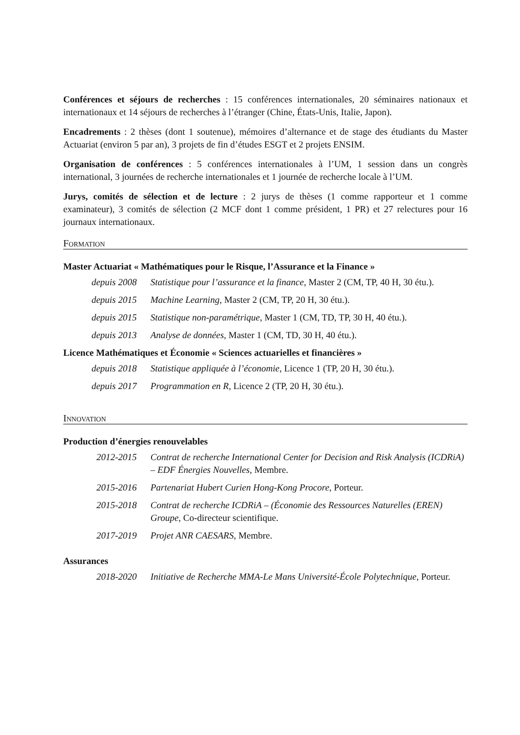Conférences et séjours de recherches : 15 conférences internationales, 20 séminaires nationaux et internationaux et 14 séjours de recherches à l’étranger (Chine, États-Unis, Italie, Japon).
Encadrements : 2 thèses (dont 1 soutenue), mémoires d’alternance et de stage des étudiants du Master Actuariat (environ 5 par an), 3 projets de fin d’études ESGT et 2 projets ENSIM.
Organisation de conférences : 5 conférences internationales à l’UM, 1 session dans un congrès international, 3 journées de recherche internationales et 1 journée de recherche locale à l’UM.
Jurys, comités de sélection et de lecture : 2 jurys de thèses (1 comme rapporteur et 1 comme examinateur), 3 comités de sélection (2 MCF dont 1 comme président, 1 PR) et 27 relectures pour 16 journaux internationaux.
Formation
Master Actuariat « Mathématiques pour le Risque, l’Assurance et la Finance »
depuis 2008 Statistique pour l’assurance et la finance, Master 2 (CM, TP, 40 H, 30 étu.).
depuis 2015 Machine Learning, Master 2 (CM, TP, 20 H, 30 étu.).
depuis 2015 Statistique non-paramétrique, Master 1 (CM, TD, TP, 30 H, 40 étu.).
depuis 2013 Analyse de données, Master 1 (CM, TD, 30 H, 40 étu.).
Licence Mathématiques et Économie « Sciences actuarielles et financières »
depuis 2018 Statistique appliquée à l’économie, Licence 1 (TP, 20 H, 30 étu.).
depuis 2017 Programmation en R, Licence 2 (TP, 20 H, 30 étu.).
Innovation
Production d’énergies renouvelables
2012-2015 Contrat de recherche International Center for Decision and Risk Analysis (ICDRiA) – EDF Énergies Nouvelles, Membre.
2015-2016 Partenariat Hubert Curien Hong-Kong Procore, Porteur.
2015-2018 Contrat de recherche ICDRiA – (Économie des Ressources Naturelles (EREN) Groupe, Co-directeur scientifique.
2017-2019 Projet ANR CAESARS, Membre.
Assurances
2018-2020 Initiative de Recherche MMA-Le Mans Université-École Polytechnique, Porteur.